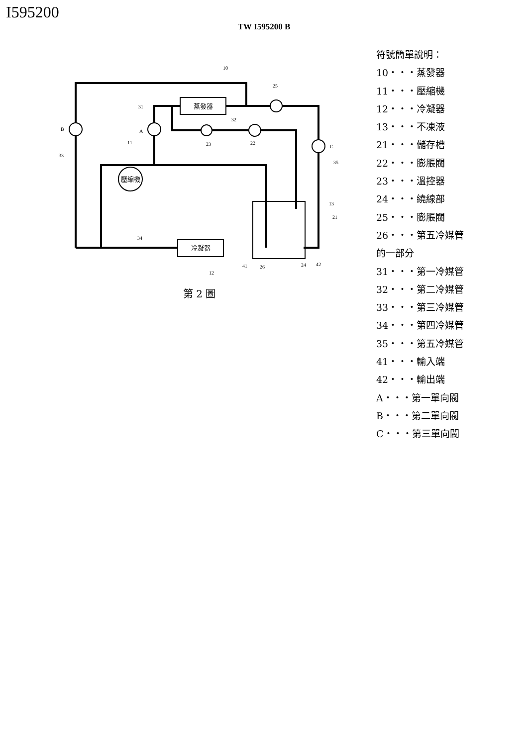I595200
TW I595200 B
蒸發器
冷凝器
壓縮機
10
25
31
32
B
A
23
22
C
11
33
35
13
21
34
41
26
24
42
12
第 2 圖
符號簡單說明：
10・・・蒸發器
11・・・壓縮機
12・・・冷凝器
13・・・不凍液
21・・・儲存槽
22・・・膨脹閥
23・・・溫控器
24・・・繞線部
25・・・膨脹閥
26・・・第五冷媒管
的一部分
31・・・第一冷媒管
32・・・第二冷媒管
33・・・第三冷媒管
34・・・第四冷媒管
35・・・第五冷媒管
41・・・輸入端
42・・・輸出端
A・・・第一單向閥
B・・・第二單向閥
C・・・第三單向閥